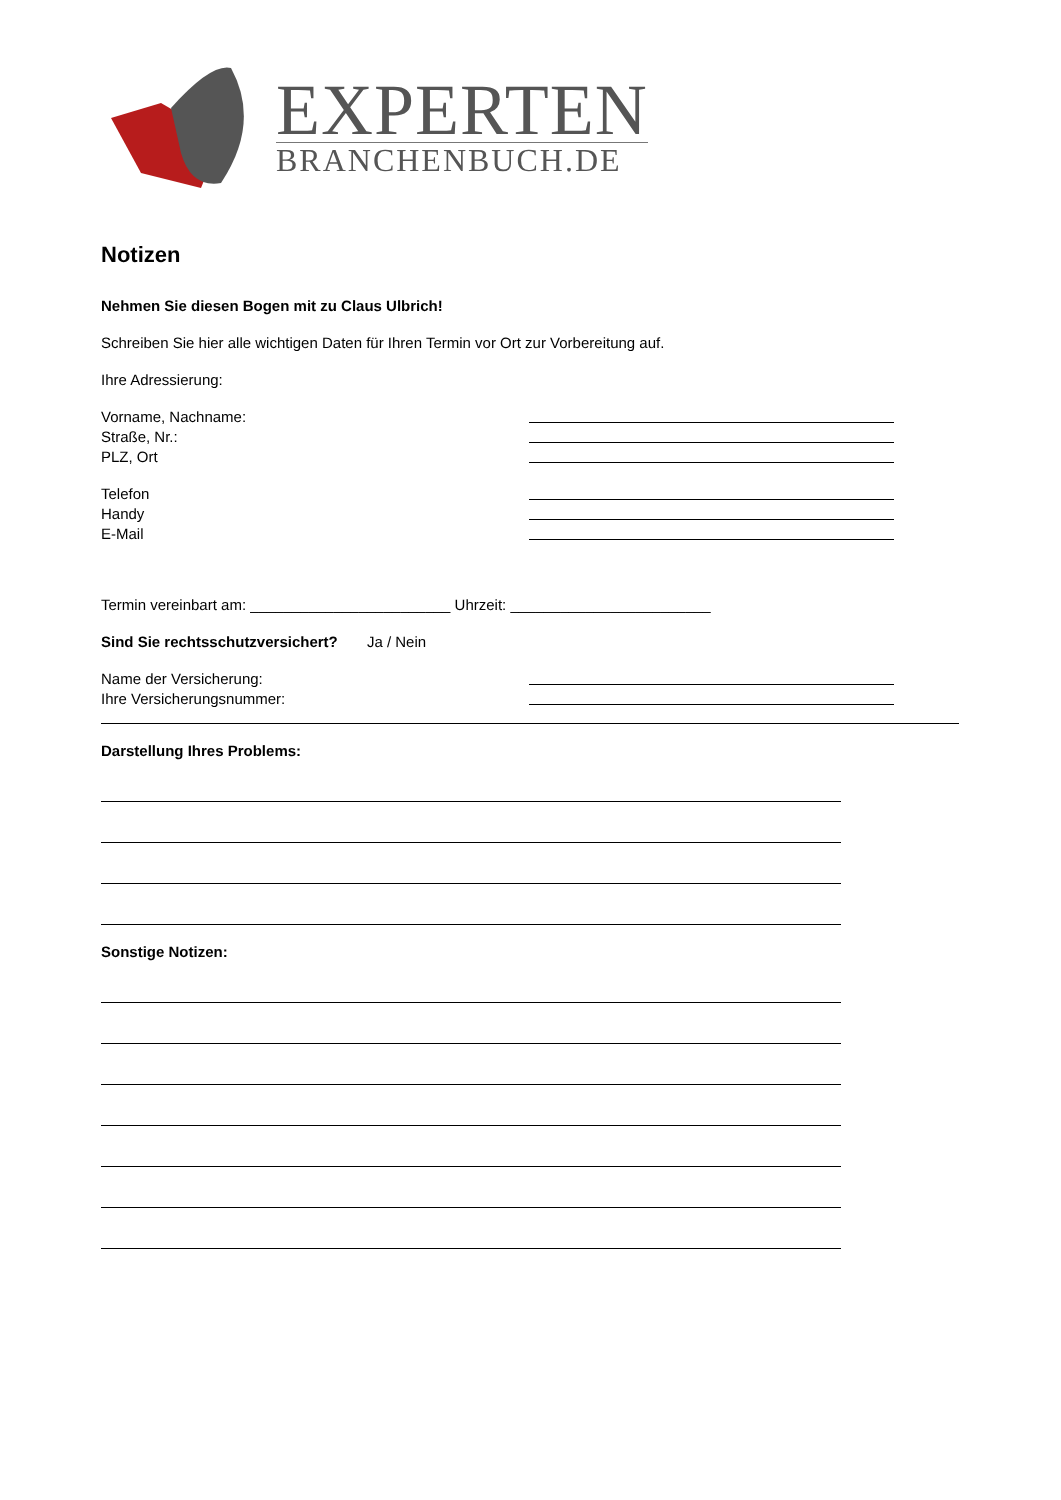EXPERTEN
BRANCHENBUCH.DE
Notizen
Nehmen Sie diesen Bogen mit zu Claus Ulbrich!
Schreiben Sie hier alle wichtigen Daten für Ihren Termin vor Ort zur Vorbereitung auf.
Ihre Adressierung:
Vorname, Nachname:
Straße, Nr.:
PLZ, Ort
Telefon
Handy
E-Mail
Termin vereinbart am: ________________________ Uhrzeit: ________________________
Sind Sie rechtsschutzversichert? Ja / Nein
Name der Versicherung:
Ihre Versicherungsnummer:
Darstellung Ihres Problems:
Sonstige Notizen: